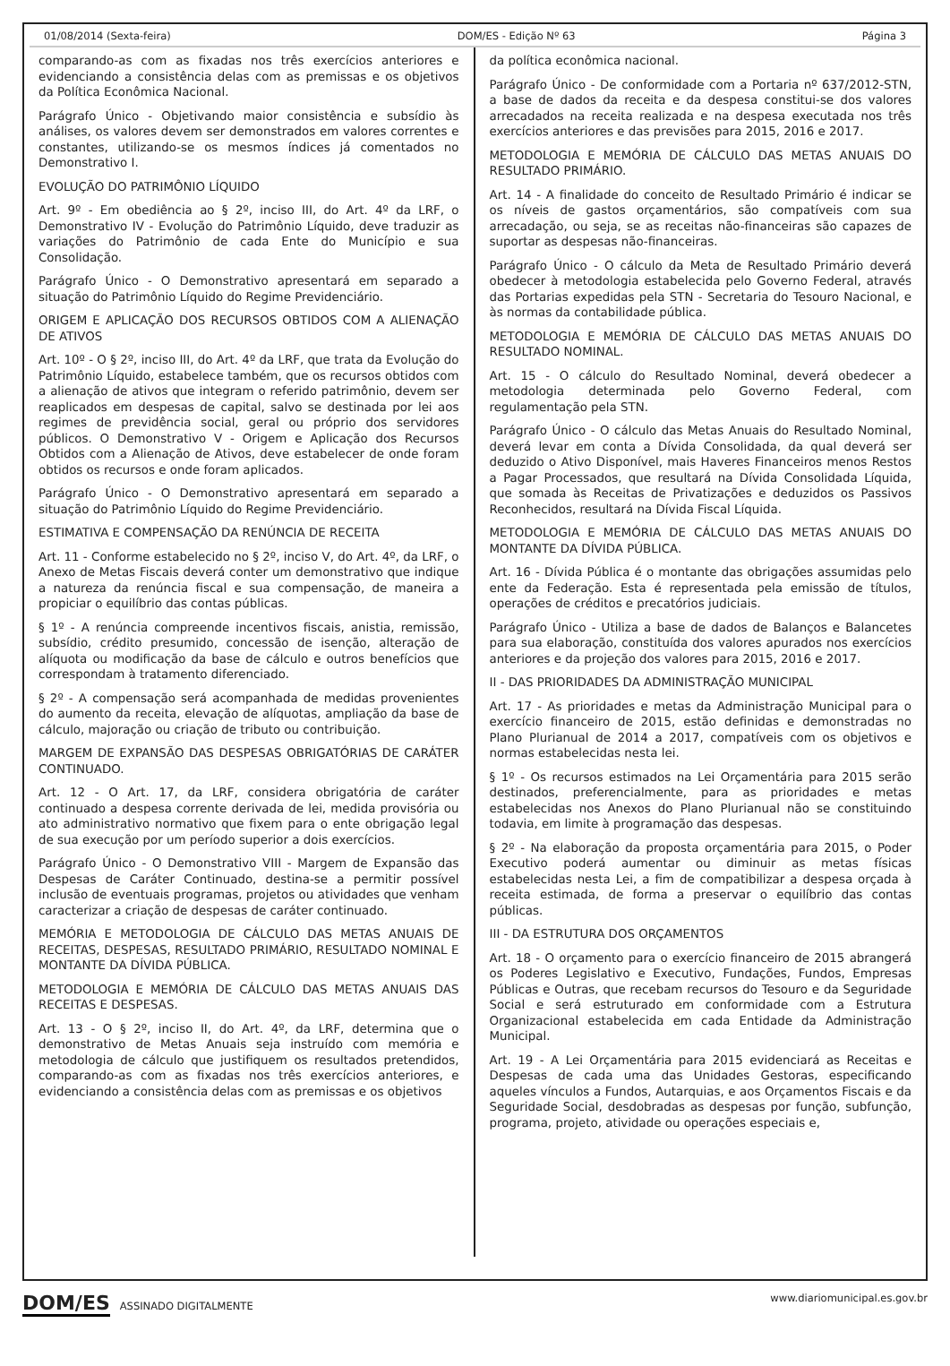01/08/2014 (Sexta-feira) DOM/ES - Edição Nº 63 Página 3
comparando-as com as fixadas nos três exercícios anteriores e evidenciando a consistência delas com as premissas e os objetivos da Política Econômica Nacional.
Parágrafo Único - Objetivando maior consistência e subsídio às análises, os valores devem ser demonstrados em valores correntes e constantes, utilizando-se os mesmos índices já comentados no Demonstrativo I.
EVOLUÇÃO DO PATRIMÔNIO LÍQUIDO
Art. 9º - Em obediência ao § 2º, inciso III, do Art. 4º da LRF, o Demonstrativo IV - Evolução do Patrimônio Líquido, deve traduzir as variações do Patrimônio de cada Ente do Município e sua Consolidação.
Parágrafo Único - O Demonstrativo apresentará em separado a situação do Patrimônio Líquido do Regime Previdenciário.
ORIGEM E APLICAÇÃO DOS RECURSOS OBTIDOS COM A ALIENAÇÃO DE ATIVOS
Art. 10º - O § 2º, inciso III, do Art. 4º da LRF, que trata da Evolução do Patrimônio Líquido, estabelece também, que os recursos obtidos com a alienação de ativos que integram o referido patrimônio, devem ser reaplicados em despesas de capital, salvo se destinada por lei aos regimes de previdência social, geral ou próprio dos servidores públicos. O Demonstrativo V - Origem e Aplicação dos Recursos Obtidos com a Alienação de Ativos, deve estabelecer de onde foram obtidos os recursos e onde foram aplicados.
Parágrafo Único - O Demonstrativo apresentará em separado a situação do Patrimônio Líquido do Regime Previdenciário.
ESTIMATIVA E COMPENSAÇÃO DA RENÚNCIA DE RECEITA
Art. 11 - Conforme estabelecido no § 2º, inciso V, do Art. 4º, da LRF, o Anexo de Metas Fiscais deverá conter um demonstrativo que indique a natureza da renúncia fiscal e sua compensação, de maneira a propiciar o equilíbrio das contas públicas.
§ 1º - A renúncia compreende incentivos fiscais, anistia, remissão, subsídio, crédito presumido, concessão de isenção, alteração de alíquota ou modificação da base de cálculo e outros benefícios que correspondam à tratamento diferenciado.
§ 2º - A compensação será acompanhada de medidas provenientes do aumento da receita, elevação de alíquotas, ampliação da base de cálculo, majoração ou criação de tributo ou contribuição.
MARGEM DE EXPANSÃO DAS DESPESAS OBRIGATÓRIAS DE CARÁTER CONTINUADO.
Art. 12 - O Art. 17, da LRF, considera obrigatória de caráter continuado a despesa corrente derivada de lei, medida provisória ou ato administrativo normativo que fixem para o ente obrigação legal de sua execução por um período superior a dois exercícios.
Parágrafo Único - O Demonstrativo VIII - Margem de Expansão das Despesas de Caráter Continuado, destina-se a permitir possível inclusão de eventuais programas, projetos ou atividades que venham caracterizar a criação de despesas de caráter continuado.
MEMÓRIA E METODOLOGIA DE CÁLCULO DAS METAS ANUAIS DE RECEITAS, DESPESAS, RESULTADO PRIMÁRIO, RESULTADO NOMINAL E MONTANTE DA DÍVIDA PÚBLICA.
METODOLOGIA E MEMÓRIA DE CÁLCULO DAS METAS ANUAIS DAS RECEITAS E DESPESAS.
Art. 13 - O § 2º, inciso II, do Art. 4º, da LRF, determina que o demonstrativo de Metas Anuais seja instruído com memória e metodologia de cálculo que justifiquem os resultados pretendidos, comparando-as com as fixadas nos três exercícios anteriores, e evidenciando a consistência delas com as premissas e os objetivos
da política econômica nacional.
Parágrafo Único - De conformidade com a Portaria nº 637/2012-STN, a base de dados da receita e da despesa constitui-se dos valores arrecadados na receita realizada e na despesa executada nos três exercícios anteriores e das previsões para 2015, 2016 e 2017.
METODOLOGIA E MEMÓRIA DE CÁLCULO DAS METAS ANUAIS DO RESULTADO PRIMÁRIO.
Art. 14 - A finalidade do conceito de Resultado Primário é indicar se os níveis de gastos orçamentários, são compatíveis com sua arrecadação, ou seja, se as receitas não-financeiras são capazes de suportar as despesas não-financeiras.
Parágrafo Único - O cálculo da Meta de Resultado Primário deverá obedecer à metodologia estabelecida pelo Governo Federal, através das Portarias expedidas pela STN - Secretaria do Tesouro Nacional, e às normas da contabilidade pública.
METODOLOGIA E MEMÓRIA DE CÁLCULO DAS METAS ANUAIS DO RESULTADO NOMINAL.
Art. 15 - O cálculo do Resultado Nominal, deverá obedecer a metodologia determinada pelo Governo Federal, com regulamentação pela STN.
Parágrafo Único - O cálculo das Metas Anuais do Resultado Nominal, deverá levar em conta a Dívida Consolidada, da qual deverá ser deduzido o Ativo Disponível, mais Haveres Financeiros menos Restos a Pagar Processados, que resultará na Dívida Consolidada Líquida, que somada às Receitas de Privatizações e deduzidos os Passivos Reconhecidos, resultará na Dívida Fiscal Líquida.
METODOLOGIA E MEMÓRIA DE CÁLCULO DAS METAS ANUAIS DO MONTANTE DA DÍVIDA PÚBLICA.
Art. 16 - Dívida Pública é o montante das obrigações assumidas pelo ente da Federação. Esta é representada pela emissão de títulos, operações de créditos e precatórios judiciais.
Parágrafo Único - Utiliza a base de dados de Balanços e Balancetes para sua elaboração, constituída dos valores apurados nos exercícios anteriores e da projeção dos valores para 2015, 2016 e 2017.
II - DAS PRIORIDADES DA ADMINISTRAÇÃO MUNICIPAL
Art. 17 - As prioridades e metas da Administração Municipal para o exercício financeiro de 2015, estão definidas e demonstradas no Plano Plurianual de 2014 a 2017, compatíveis com os objetivos e normas estabelecidas nesta lei.
§ 1º - Os recursos estimados na Lei Orçamentária para 2015 serão destinados, preferencialmente, para as prioridades e metas estabelecidas nos Anexos do Plano Plurianual não se constituindo todavia, em limite à programação das despesas.
§ 2º - Na elaboração da proposta orçamentária para 2015, o Poder Executivo poderá aumentar ou diminuir as metas físicas estabelecidas nesta Lei, a fim de compatibilizar a despesa orçada à receita estimada, de forma a preservar o equilíbrio das contas públicas.
III - DA ESTRUTURA DOS ORÇAMENTOS
Art. 18 - O orçamento para o exercício financeiro de 2015 abrangerá os Poderes Legislativo e Executivo, Fundações, Fundos, Empresas Públicas e Outras, que recebam recursos do Tesouro e da Seguridade Social e será estruturado em conformidade com a Estrutura Organizacional estabelecida em cada Entidade da Administração Municipal.
Art. 19 - A Lei Orçamentária para 2015 evidenciará as Receitas e Despesas de cada uma das Unidades Gestoras, especificando aqueles vínculos a Fundos, Autarquias, e aos Orçamentos Fiscais e da Seguridade Social, desdobradas as despesas por função, subfunção, programa, projeto, atividade ou operações especiais e,
DOM/ES ASSINADO DIGITALMENTE www.diariomunicipal.es.gov.br